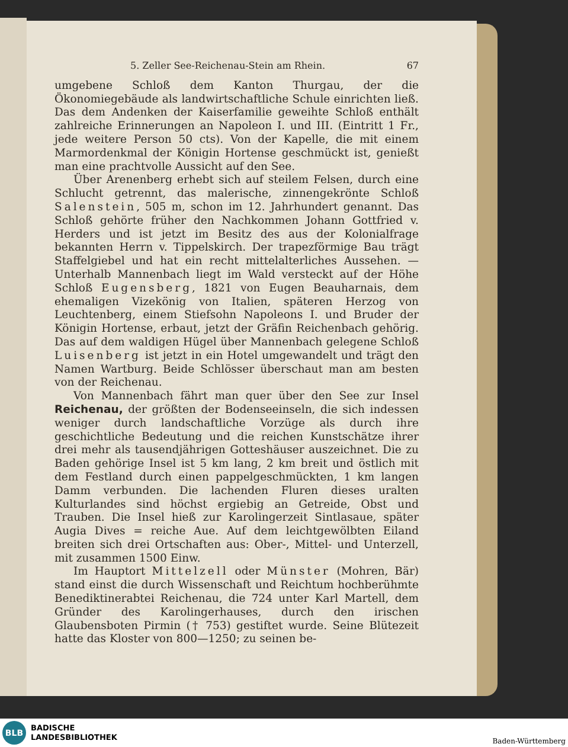5. Zeller See-Reichenau-Stein am Rhein. 67
umgebene Schloß dem Kanton Thurgau, der die Ökonomiegebäude als landwirtschaftliche Schule einrichten ließ. Das dem Andenken der Kaiserfamilie geweihte Schloß enthält zahlreiche Erinnerungen an Napoleon I. und III. (Eintritt 1 Fr., jede weitere Person 50 cts). Von der Kapelle, die mit einem Marmordenkmal der Königin Hortense geschmückt ist, genießt man eine prachtvolle Aussicht auf den See.
Über Arenenberg erhebt sich auf steilem Felsen, durch eine Schlucht getrennt, das malerische, zinnengekrönte Schloß Salenstein, 505 m, schon im 12. Jahrhundert genannt. Das Schloß gehörte früher den Nachkommen Johann Gottfried v. Herders und ist jetzt im Besitz des aus der Kolonialfrage bekannten Herrn v. Tippelskirch. Der trapezförmige Bau trägt Staffelgiebel und hat ein recht mittelalterliches Aussehen. — Unterhalb Mannenbach liegt im Wald versteckt auf der Höhe Schloß Eugensberg, 1821 von Eugen Beauharnais, dem ehemaligen Vizekönig von Italien, späteren Herzog von Leuchtenberg, einem Stiefsohn Napoleons I. und Bruder der Königin Hortense, erbaut, jetzt der Gräfin Reichenbach gehörig. Das auf dem waldigen Hügel über Mannenbach gelegene Schloß Luisenberg ist jetzt in ein Hotel umgewandelt und trägt den Namen Wartburg. Beide Schlösser überschaut man am besten von der Reichenau.
Von Mannenbach fährt man quer über den See zur Insel Reichenau, der größten der Bodenseeinseln, die sich indessen weniger durch landschaftliche Vorzüge als durch ihre geschichtliche Bedeutung und die reichen Kunstschätze ihrer drei mehr als tausendjährigen Gotteshäuser auszeichnet. Die zu Baden gehörige Insel ist 5 km lang, 2 km breit und östlich mit dem Festland durch einen pappelgeschmückten, 1 km langen Damm verbunden. Die lachenden Fluren dieses uralten Kulturlandes sind höchst ergiebig an Getreide, Obst und Trauben. Die Insel hieß zur Karolingerzeit Sintlasaue, später Augia Dives = reiche Aue. Auf dem leichtgewölbten Eiland breiten sich drei Ortschaften aus: Ober-, Mittel- und Unterzell, mit zusammen 1500 Einw.
Im Hauptort Mittelzell oder Münster (Mohren, Bär) stand einst die durch Wissenschaft und Reichtum hochberühmte Benediktinerabtei Reichenau, die 724 unter Karl Martell, dem Gründer des Karolingerhauses, durch den irischen Glaubensboten Pirmin († 753) gestiftet wurde. Seine Blütezeit hatte das Kloster von 800—1250; zu seinen be-
BLB
BADISCHE
LANDESBIBLIOTHEK
Baden-Württemberg